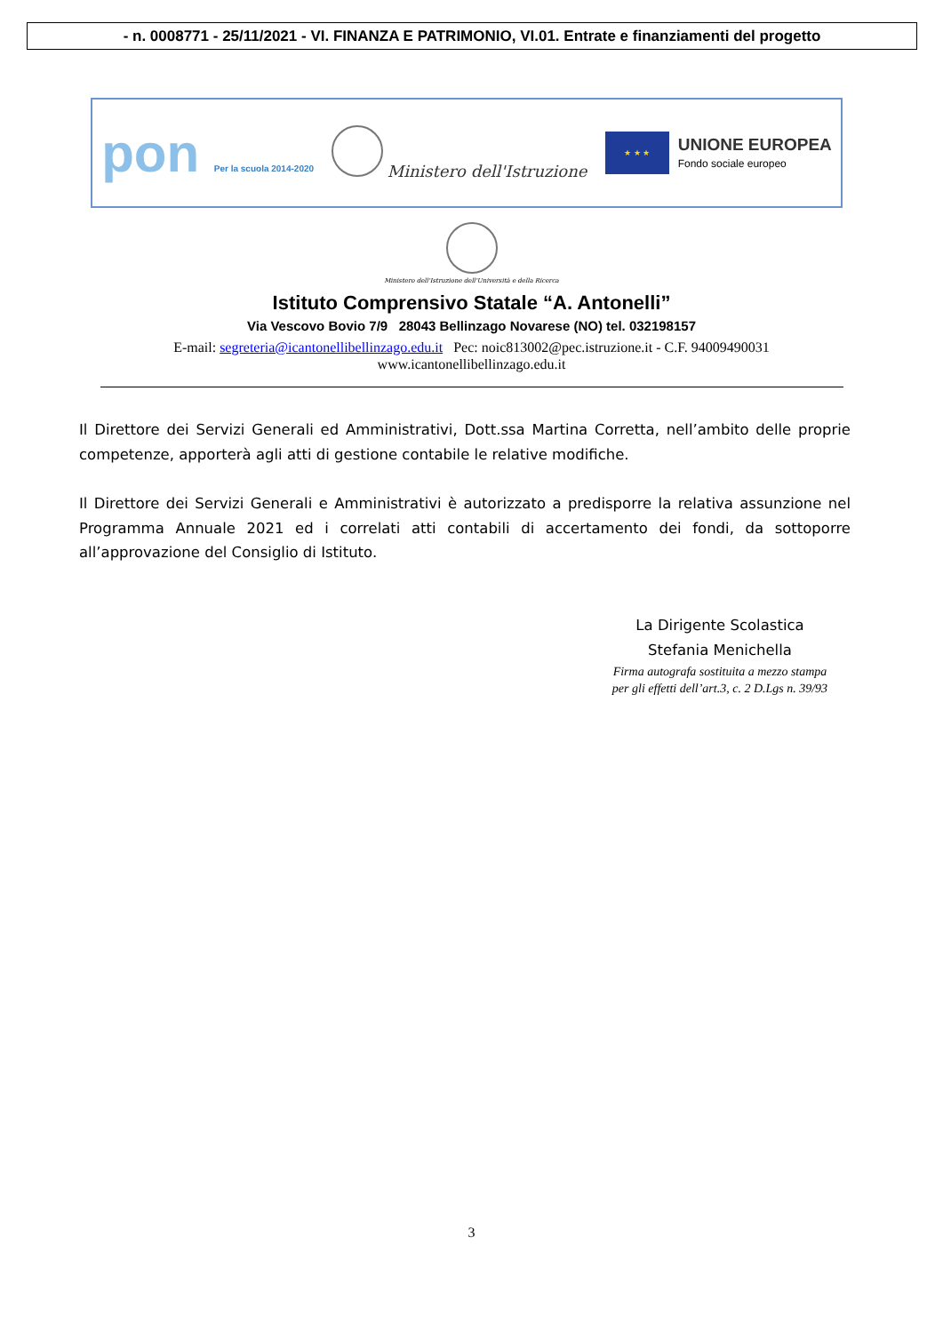- n. 0008771 - 25/11/2021 - VI. FINANZA E PATRIMONIO, VI.01. Entrate e finanziamenti del progetto
pon Per la scuola 2014-2020
Ministero dell'Istruzione
★ ★ ★
UNIONE EUROPEA
Fondo sociale europeo
Ministero dell'Istruzione dell'Università e della Ricerca
Istituto Comprensivo Statale “A. Antonelli”
Via Vescovo Bovio 7/9 28043 Bellinzago Novarese (NO) tel. 032198157
E-mail: segreteria@icantonellibellinzago.edu.it Pec: noic813002@pec.istruzione.it - C.F. 94009490031
www.icantonellibellinzago.edu.it
Il Direttore dei Servizi Generali ed Amministrativi, Dott.ssa Martina Corretta, nell’ambito delle proprie competenze, apporterà agli atti di gestione contabile le relative modifiche.
Il Direttore dei Servizi Generali e Amministrativi è autorizzato a predisporre la relativa assunzione nel Programma Annuale 2021 ed i correlati atti contabili di accertamento dei fondi, da sottoporre all’approvazione del Consiglio di Istituto.
La Dirigente Scolastica
Stefania Menichella
Firma autografa sostituita a mezzo stampa
per gli effetti dell’art.3, c. 2 D.Lgs n. 39/93
3